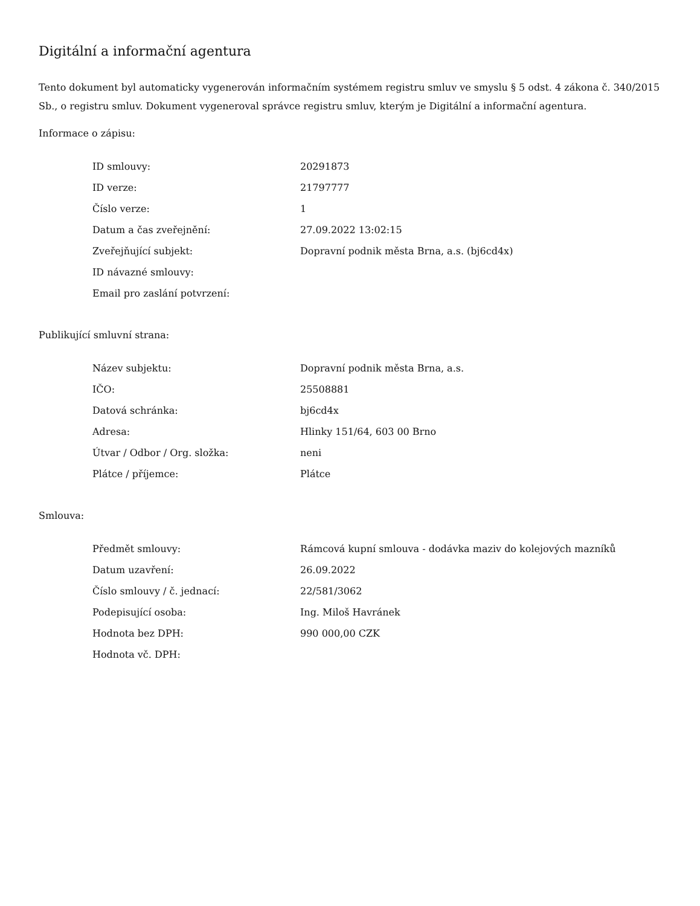Digitální a informační agentura
Tento dokument byl automaticky vygenerován informačním systémem registru smluv ve smyslu § 5 odst. 4 zákona č. 340/2015 Sb., o registru smluv. Dokument vygeneroval správce registru smluv, kterým je Digitální a informační agentura.
Informace o zápisu:
| ID smlouvy: | 20291873 |
| ID verze: | 21797777 |
| Číslo verze: | 1 |
| Datum a čas zveřejnění: | 27.09.2022 13:02:15 |
| Zveřejňující subjekt: | Dopravní podnik města Brna, a.s. (bj6cd4x) |
| ID návazné smlouvy: | |
| Email pro zaslání potvrzení: | |
Publikující smluvní strana:
| Název subjektu: | Dopravní podnik města Brna, a.s. |
| IČO: | 25508881 |
| Datová schránka: | bj6cd4x |
| Adresa: | Hlinky 151/64, 603 00 Brno |
| Útvar / Odbor / Org. složka: | neni |
| Plátce / příjemce: | Plátce |
Smlouva:
| Předmět smlouvy: | Rámcová kupní smlouva - dodávka maziv do kolejových mazníků |
| Datum uzavření: | 26.09.2022 |
| Číslo smlouvy / č. jednací: | 22/581/3062 |
| Podepisující osoba: | Ing. Miloš Havránek |
| Hodnota bez DPH: | 990 000,00 CZK |
| Hodnota vč. DPH: | |